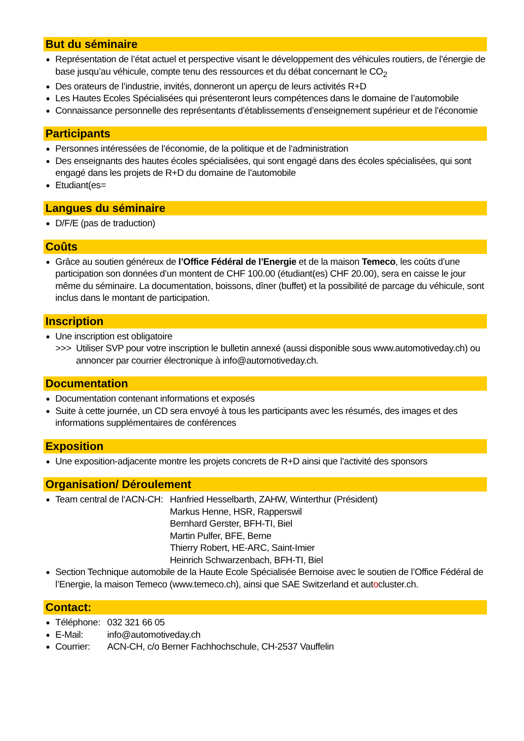But du séminaire
Représentation de l’état actuel et perspective visant le développement des véhicules routiers, de l’énergie de base jusqu’au véhicule, compte tenu des ressources et du débat concernant le CO<sub>2</sub>
Des orateurs de l’industrie, invités, donneront un aperçu de leurs activités R+D
Les Hautes Ecoles Spécialisées qui présenteront leurs compétences dans le domaine de l’automobile
Connaissance personnelle des représentants d’établissements d’enseignement supérieur et de l’économie
Participants
Personnes intéressées de l’économie, de la politique et de l‘administration
Des enseignants des hautes écoles spécialisées, qui sont engagé dans des écoles spécialisées, qui sont engagé dans les projets de R+D du domaine de l’automobile
Etudiant(es=
Langues du séminaire
D/F/E (pas de traduction)
Coûts
Grâce au soutien généreux de l’Office Fédéral de l’Energie et de la maison Temeco, les coûts d’une participation son données d’un montent de CHF 100.00 (étudiant(es) CHF 20.00), sera en caisse le jour même du séminaire. La documentation, boissons, dîner (buffet) et la possibilité de parcage du véhicule, sont inclus dans le montant de participation.
Inscription
Une inscription est obligatoire
>>> Utiliser SVP pour votre inscription le bulletin annexé (aussi disponible sous www.automotiveday.ch) ou annoncer par courrier électronique à info@automotiveday.ch.
Documentation
Documentation contenant informations et exposés
Suite à cette journée, un CD sera envoyé à tous les participants avec les résumés, des images et des informations supplémentaires de conférences
Exposition
Une exposition-adjacente montre les projets concrets de R+D ainsi que l’activité des sponsors
Organisation/ Déroulement
Team central de l‘ACN-CH: Hanfried Hesselbarth, ZAHW, Winterthur (Président)
Markus Henne, HSR, Rapperswil
Bernhard Gerster, BFH-TI, Biel
Martin Pulfer, BFE, Berne
Thierry Robert, HE-ARC, Saint-Imier
Heinrich Schwarzenbach, BFH-TI, Biel
Section Technique automobile de la Haute Ecole Spécialisée Bernoise avec le soutien de l’Office Fédéral de l’Energie, la maison Temeco (www.temeco.ch), ainsi que SAE Switzerland et autocluster.ch.
Contact:
Téléphone: 032 321 66 05
E-Mail: info@automotiveday.ch
Courrier: ACN-CH, c/o Berner Fachhochschule, CH-2537 Vauffelin